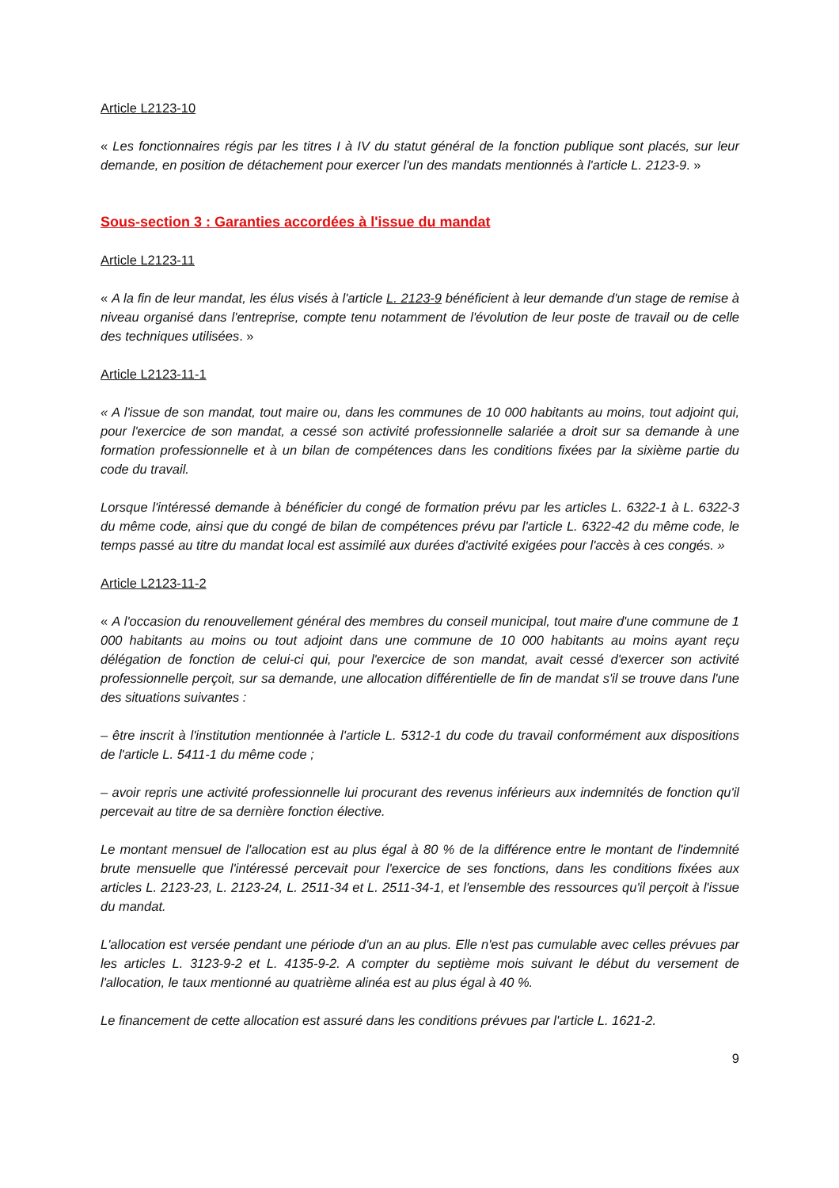Article L2123-10
« Les fonctionnaires régis par les titres I à IV du statut général de la fonction publique sont placés, sur leur demande, en position de détachement pour exercer l'un des mandats mentionnés à l'article L. 2123-9. »
Sous-section 3 : Garanties accordées à l'issue du mandat
Article L2123-11
« A la fin de leur mandat, les élus visés à l'article L. 2123-9 bénéficient à leur demande d'un stage de remise à niveau organisé dans l'entreprise, compte tenu notamment de l'évolution de leur poste de travail ou de celle des techniques utilisées. »
Article L2123-11-1
« A l'issue de son mandat, tout maire ou, dans les communes de 10 000 habitants au moins, tout adjoint qui, pour l'exercice de son mandat, a cessé son activité professionnelle salariée a droit sur sa demande à une formation professionnelle et à un bilan de compétences dans les conditions fixées par la sixième partie du code du travail.
Lorsque l'intéressé demande à bénéficier du congé de formation prévu par les articles L. 6322-1 à L. 6322-3 du même code, ainsi que du congé de bilan de compétences prévu par l'article L. 6322-42 du même code, le temps passé au titre du mandat local est assimilé aux durées d'activité exigées pour l'accès à ces congés. »
Article L2123-11-2
« A l'occasion du renouvellement général des membres du conseil municipal, tout maire d'une commune de 1 000 habitants au moins ou tout adjoint dans une commune de 10 000 habitants au moins ayant reçu délégation de fonction de celui-ci qui, pour l'exercice de son mandat, avait cessé d'exercer son activité professionnelle perçoit, sur sa demande, une allocation différentielle de fin de mandat s'il se trouve dans l'une des situations suivantes :
– être inscrit à l'institution mentionnée à l'article L. 5312-1 du code du travail conformément aux dispositions de l'article L. 5411-1 du même code ;
– avoir repris une activité professionnelle lui procurant des revenus inférieurs aux indemnités de fonction qu'il percevait au titre de sa dernière fonction élective.
Le montant mensuel de l'allocation est au plus égal à 80 % de la différence entre le montant de l'indemnité brute mensuelle que l'intéressé percevait pour l'exercice de ses fonctions, dans les conditions fixées aux articles L. 2123-23, L. 2123-24, L. 2511-34 et L. 2511-34-1, et l'ensemble des ressources qu'il perçoit à l'issue du mandat.
L'allocation est versée pendant une période d'un an au plus. Elle n'est pas cumulable avec celles prévues par les articles L. 3123-9-2 et L. 4135-9-2. A compter du septième mois suivant le début du versement de l'allocation, le taux mentionné au quatrième alinéa est au plus égal à 40 %.
Le financement de cette allocation est assuré dans les conditions prévues par l'article L. 1621-2.
9